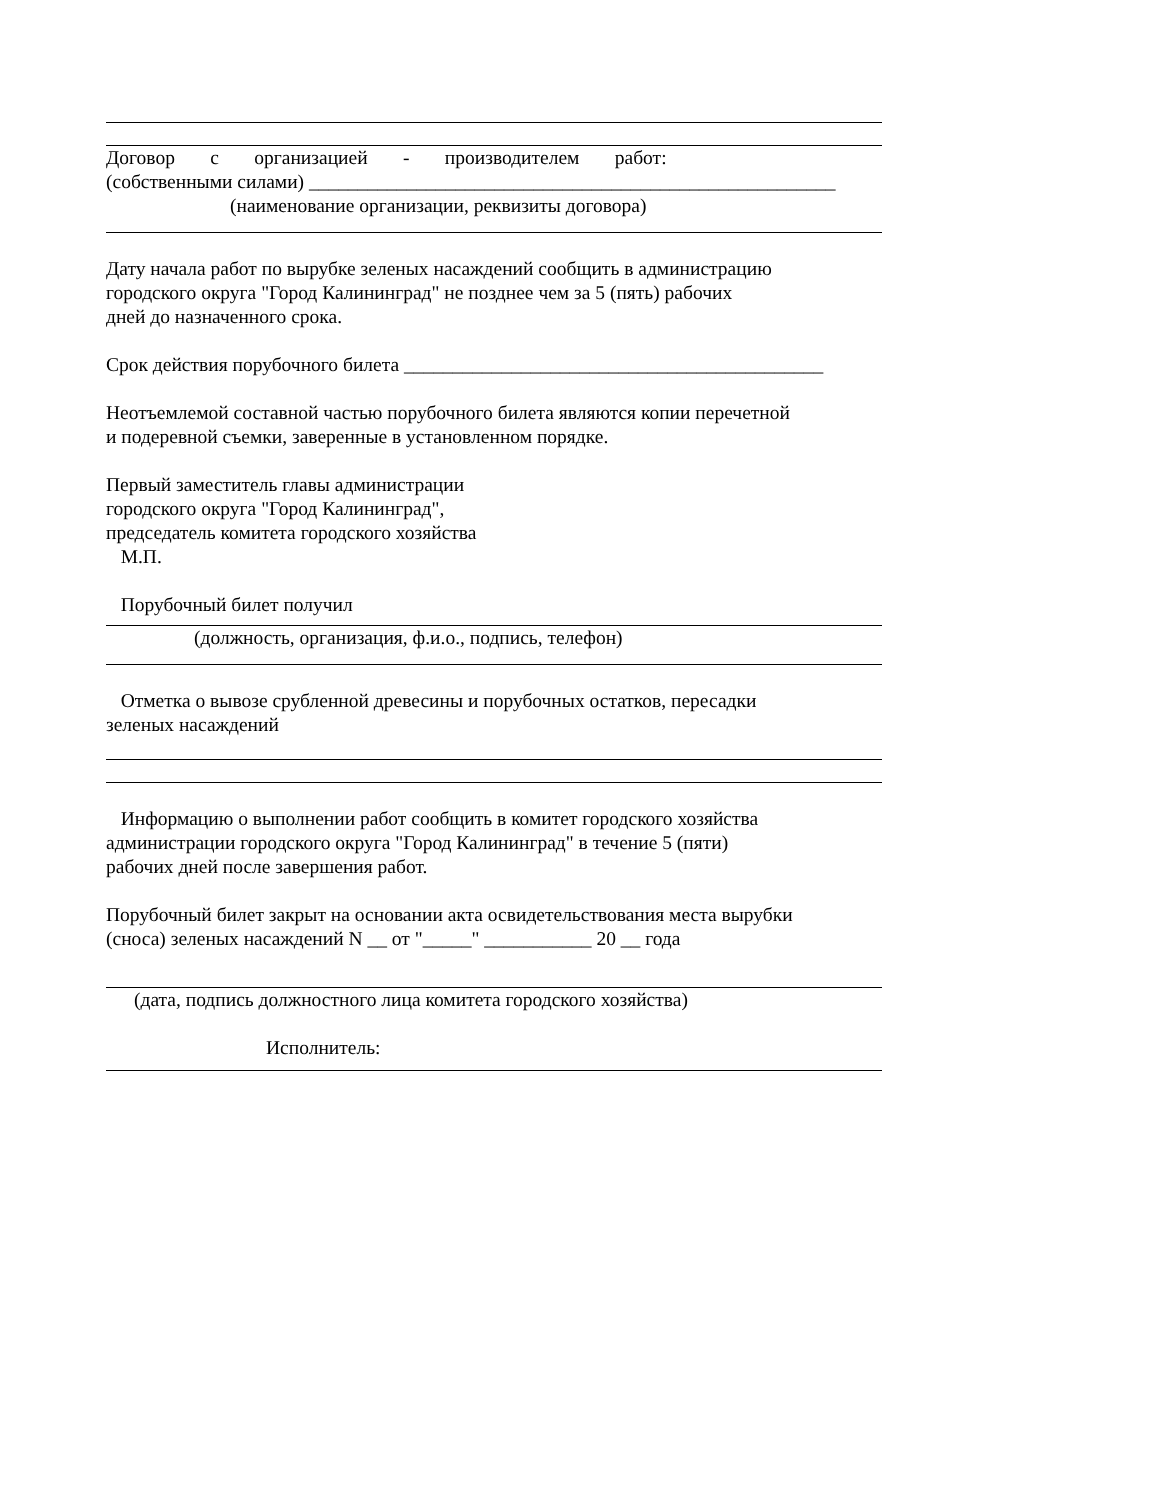Договор с организацией - производителем работ:
(собственными силами) ______________________________________________________
(наименование организации, реквизиты договора)
Дату начала работ по вырубке зеленых насаждений сообщить в администрацию
городского округа "Город Калининград" не позднее чем за 5 (пять) рабочих
дней до назначенного срока.
Срок действия порубочного билета ___________________________________________
Неотъемлемой составной частью порубочного билета являются копии перечетной
и подеревной съемки, заверенные в установленном порядке.
Первый заместитель главы администрации
городского округа "Город Калининград",
председатель комитета городского хозяйства
М.П.
Порубочный билет получил
(должность, организация, ф.и.о., подпись, телефон)
Отметка о вывозе срубленной древесины и порубочных остатков, пересадки
зеленых насаждений
Информацию о выполнении работ сообщить в комитет городского хозяйства
администрации городского округа "Город Калининград" в течение 5 (пяти)
рабочих дней после завершения работ.
Порубочный билет закрыт на основании акта освидетельствования места вырубки
(сноса) зеленых насаждений N __ от "_____" ___________ 20 __ года
(дата, подпись должностного лица комитета городского хозяйства)
Исполнитель: